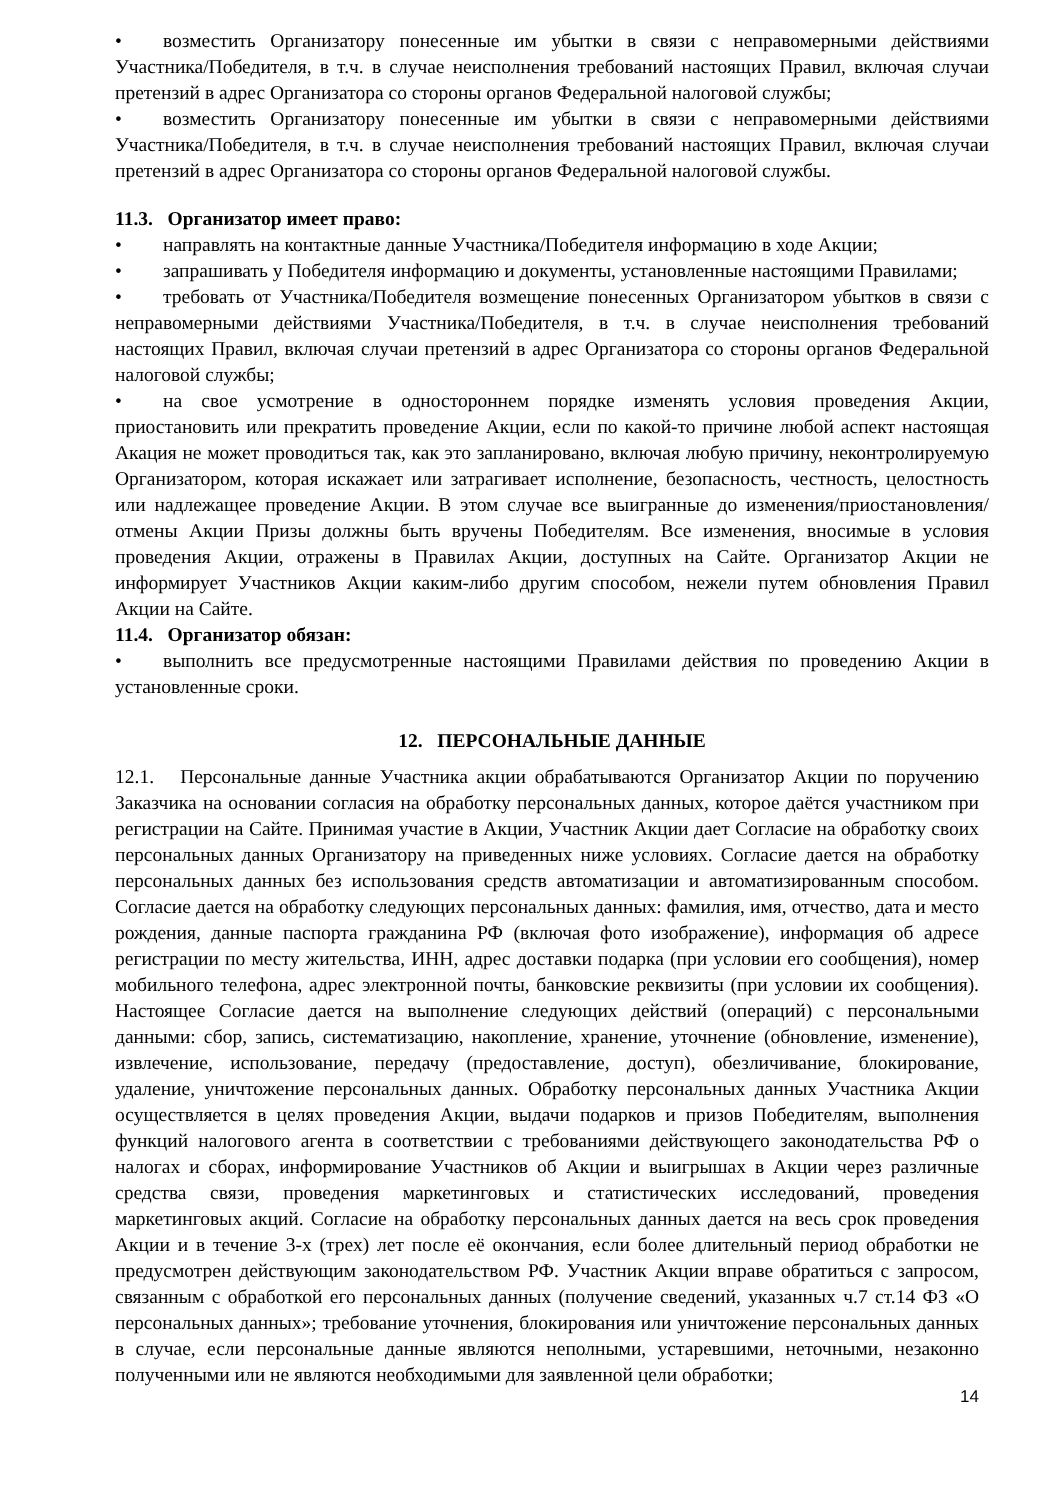• возместить Организатору понесенные им убытки в связи с неправомерными действиями Участника/Победителя, в т.ч. в случае неисполнения требований настоящих Правил, включая случаи претензий в адрес Организатора со стороны органов Федеральной налоговой службы;
• возместить Организатору понесенные им убытки в связи с неправомерными действиями Участника/Победителя, в т.ч. в случае неисполнения требований настоящих Правил, включая случаи претензий в адрес Организатора со стороны органов Федеральной налоговой службы.
11.3. Организатор имеет право:
• направлять на контактные данные Участника/Победителя информацию в ходе Акции;
• запрашивать у Победителя информацию и документы, установленные настоящими Правилами;
• требовать от Участника/Победителя возмещение понесенных Организатором убытков в связи с неправомерными действиями Участника/Победителя, в т.ч. в случае неисполнения требований настоящих Правил, включая случаи претензий в адрес Организатора со стороны органов Федеральной налоговой службы;
• на свое усмотрение в одностороннем порядке изменять условия проведения Акции, приостановить или прекратить проведение Акции, если по какой-то причине любой аспект настоящая Акация не может проводиться так, как это запланировано, включая любую причину, неконтролируемую Организатором, которая искажает или затрагивает исполнение, безопасность, честность, целостность или надлежащее проведение Акции. В этом случае все выигранные до изменения/приостановления/отмены Акции Призы должны быть вручены Победителям. Все изменения, вносимые в условия проведения Акции, отражены в Правилах Акции, доступных на Сайте. Организатор Акции не информирует Участников Акции каким-либо другим способом, нежели путем обновления Правил Акции на Сайте.
11.4. Организатор обязан:
• выполнить все предусмотренные настоящими Правилами действия по проведению Акции в установленные сроки.
12. ПЕРСОНАЛЬНЫЕ ДАННЫЕ
12.1. Персональные данные Участника акции обрабатываются Организатор Акции по поручению Заказчика на основании согласия на обработку персональных данных, которое даётся участником при регистрации на Сайте. Принимая участие в Акции, Участник Акции дает Согласие на обработку своих персональных данных Организатору на приведенных ниже условиях. Согласие дается на обработку персональных данных без использования средств автоматизации и автоматизированным способом. Согласие дается на обработку следующих персональных данных: фамилия, имя, отчество, дата и место рождения, данные паспорта гражданина РФ (включая фото изображение), информация об адресе регистрации по месту жительства, ИНН, адрес доставки подарка (при условии его сообщения), номер мобильного телефона, адрес электронной почты, банковские реквизиты (при условии их сообщения). Настоящее Согласие дается на выполнение следующих действий (операций) с персональными данными: сбор, запись, систематизацию, накопление, хранение, уточнение (обновление, изменение), извлечение, использование, передачу (предоставление, доступ), обезличивание, блокирование, удаление, уничтожение персональных данных. Обработку персональных данных Участника Акции осуществляется в целях проведения Акции, выдачи подарков и призов Победителям, выполнения функций налогового агента в соответствии с требованиями действующего законодательства РФ о налогах и сборах, информирование Участников об Акции и выигрышах в Акции через различные средства связи, проведения маркетинговых и статистических исследований, проведения маркетинговых акций. Согласие на обработку персональных данных дается на весь срок проведения Акции и в течение 3-х (трех) лет после её окончания, если более длительный период обработки не предусмотрен действующим законодательством РФ. Участник Акции вправе обратиться с запросом, связанным с обработкой его персональных данных (получение сведений, указанных ч.7 ст.14 ФЗ «О персональных данных»; требование уточнения, блокирования или уничтожение персональных данных в случае, если персональные данные являются неполными, устаревшими, неточными, незаконно полученными или не являются необходимыми для заявленной цели обработки;
14